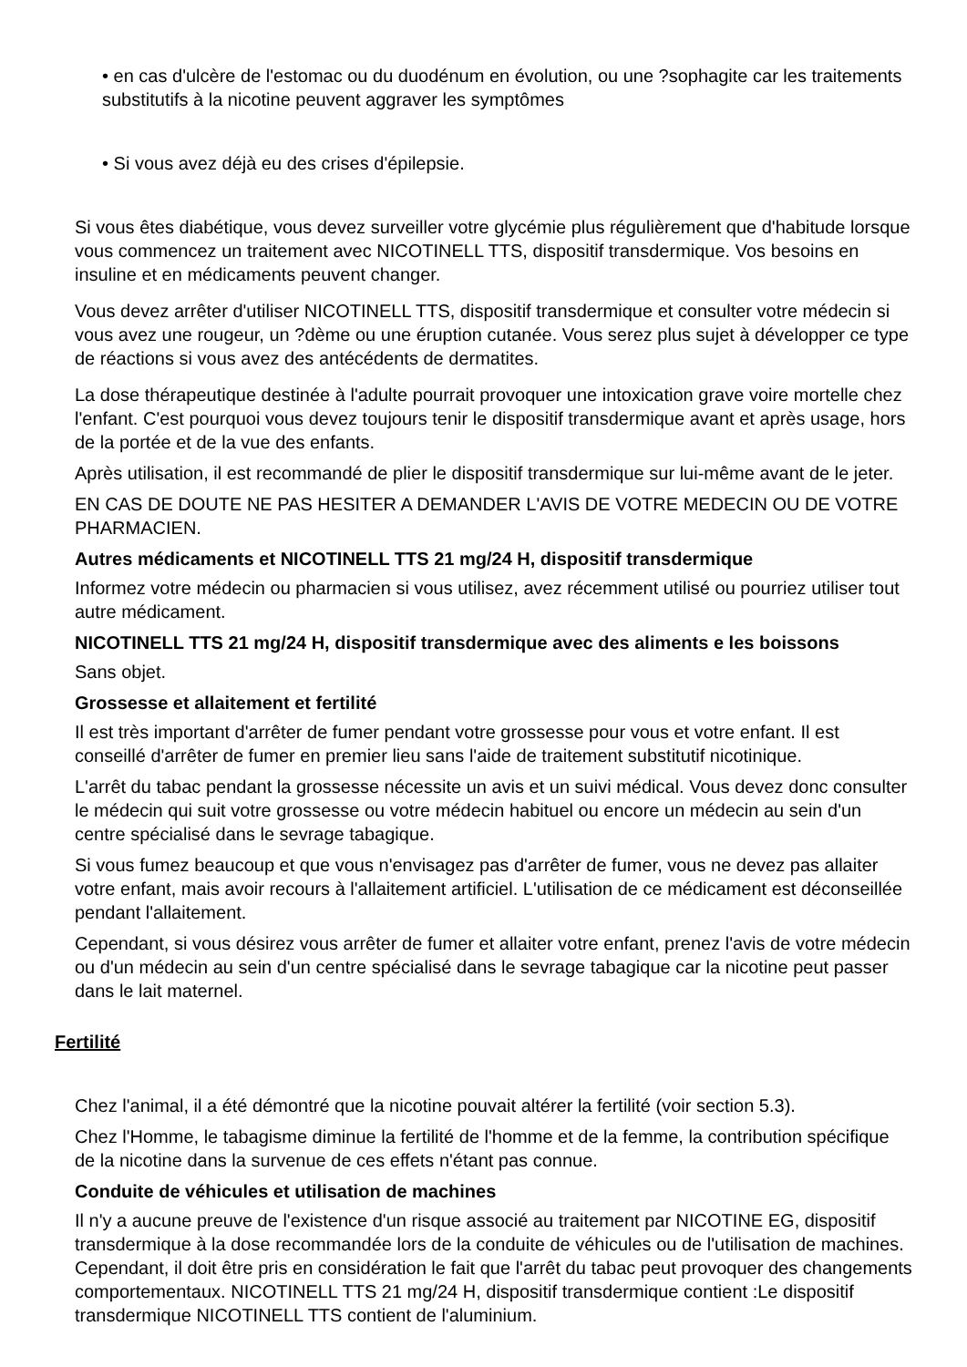• en cas d'ulcère de l'estomac ou du duodénum en évolution, ou une ?sophagite car les traitements substitutifs à la nicotine peuvent aggraver les symptômes
• Si vous avez déjà eu des crises d'épilepsie.
Si vous êtes diabétique, vous devez surveiller votre glycémie plus régulièrement que d'habitude lorsque vous commencez un traitement avec NICOTINELL TTS, dispositif transdermique. Vos besoins en insuline et en médicaments peuvent changer.
Vous devez arrêter d'utiliser NICOTINELL TTS, dispositif transdermique et consulter votre médecin si vous avez une rougeur, un ?dème ou une éruption cutanée. Vous serez plus sujet à développer ce type de réactions si vous avez des antécédents de dermatites.
La dose thérapeutique destinée à l'adulte pourrait provoquer une intoxication grave voire mortelle chez l'enfant. C'est pourquoi vous devez toujours tenir le dispositif transdermique avant et après usage, hors de la portée et de la vue des enfants.
Après utilisation, il est recommandé de plier le dispositif transdermique sur lui-même avant de le jeter.
EN CAS DE DOUTE NE PAS HESITER A DEMANDER L'AVIS DE VOTRE MEDECIN OU DE VOTRE PHARMACIEN.
Autres médicaments et NICOTINELL TTS 21 mg/24 H, dispositif transdermique
Informez votre médecin ou pharmacien si vous utilisez, avez récemment utilisé ou pourriez utiliser tout autre médicament.
NICOTINELL TTS 21 mg/24 H, dispositif transdermique avec des aliments e les boissons
Sans objet.
Grossesse et allaitement et fertilité
Il est très important d'arrêter de fumer pendant votre grossesse pour vous et votre enfant. Il est conseillé d'arrêter de fumer en premier lieu sans l'aide de traitement substitutif nicotinique.
L'arrêt du tabac pendant la grossesse nécessite un avis et un suivi médical. Vous devez donc consulter le médecin qui suit votre grossesse ou votre médecin habituel ou encore un médecin au sein d'un centre spécialisé dans le sevrage tabagique.
Si vous fumez beaucoup et que vous n'envisagez pas d'arrêter de fumer, vous ne devez pas allaiter votre enfant, mais avoir recours à l'allaitement artificiel. L'utilisation de ce médicament est déconseillée pendant l'allaitement.
Cependant, si vous désirez vous arrêter de fumer et allaiter votre enfant, prenez l'avis de votre médecin ou d'un médecin au sein d'un centre spécialisé dans le sevrage tabagique car la nicotine peut passer dans le lait maternel.
Fertilité
Chez l'animal, il a été démontré que la nicotine pouvait altérer la fertilité (voir section 5.3).
Chez l'Homme, le tabagisme diminue la fertilité de l'homme et de la femme, la contribution spécifique de la nicotine dans la survenue de ces effets n'étant pas connue.
Conduite de véhicules et utilisation de machines
Il n'y a aucune preuve de l'existence d'un risque associé au traitement par NICOTINE EG, dispositif transdermique à la dose recommandée lors de la conduite de véhicules ou de l'utilisation de machines. Cependant, il doit être pris en considération le fait que l'arrêt du tabac peut provoquer des changements comportementaux. NICOTINELL TTS 21 mg/24 H, dispositif transdermique contient :Le dispositif transdermique NICOTINELL TTS contient de l'aluminium.